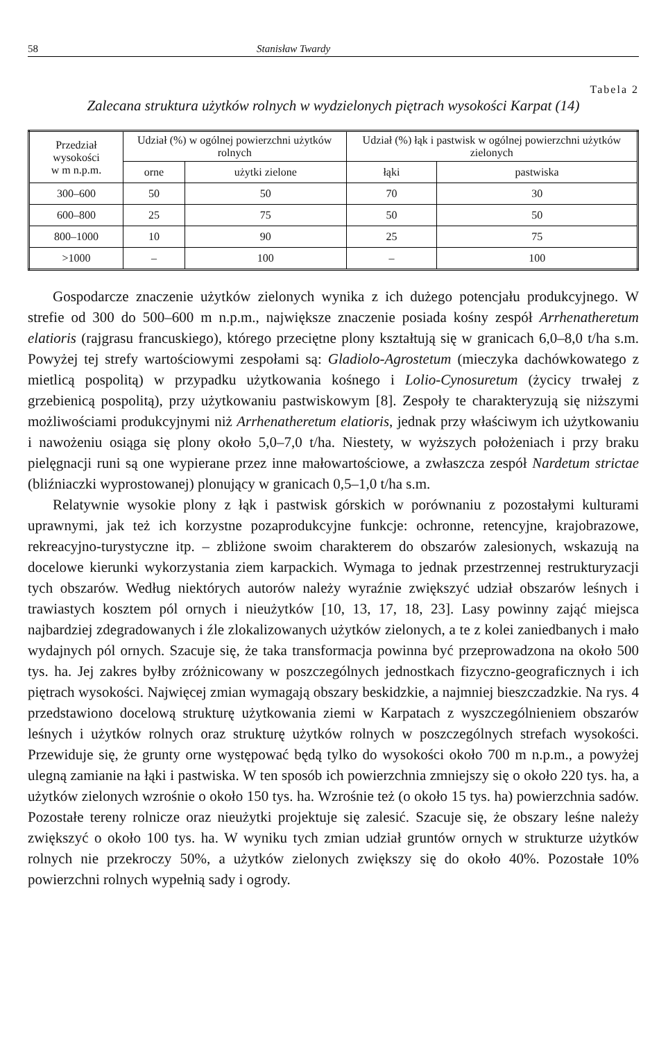58 Stanisław Twardy
Tabela 2
Zalecana struktura użytków rolnych w wydzielonych piętrach wysokości Karpat (14)
| Przedział wysokości w m n.p.m. | Udział (%) w ogólnej powierzchni użytków rolnych | | Udział (%) łąk i pastwisk w ogólnej powierzchni użytków zielonych | |
| --- | --- | --- | --- | --- |
| | orne | użytki zielone | łąki | pastwiska |
| 300–600 | 50 | 50 | 70 | 30 |
| 600–800 | 25 | 75 | 50 | 50 |
| 800–1000 | 10 | 90 | 25 | 75 |
| >1000 | – | 100 | – | 100 |
Gospodarcze znaczenie użytków zielonych wynika z ich dużego potencjału produkcyjnego. W strefie od 300 do 500–600 m n.p.m., największe znaczenie posiada kośny zespół Arrhenatheretum elatioris (rajgrasu francuskiego), którego przeciętne plony kształtują się w granicach 6,0–8,0 t/ha s.m. Powyżej tej strefy wartościowymi zespołami są: Gladiolo-Agrostetum (mieczyka dachówkowatego z mietlicą pospolitą) w przypadku użytkowania kośnego i Lolio-Cynosuretum (życicy trwałej z grzebienicą pospolitą), przy użytkowaniu pastwiskowym [8]. Zespoły te charakteryzują się niższymi możliwościami produkcyjnymi niż Arrhenatheretum elatioris, jednak przy właściwym ich użytkowaniu i nawożeniu osiąga się plony około 5,0–7,0 t/ha. Niestety, w wyższych położeniach i przy braku pielęgnacji runi są one wypierane przez inne małowartościowe, a zwłaszcza zespół Nardetum strictae (bliźniaczki wyprostowanej) plonujący w granicach 0,5–1,0 t/ha s.m.
Relatywnie wysokie plony z łąk i pastwisk górskich w porównaniu z pozostałymi kulturami uprawnymi, jak też ich korzystne pozaprodukcyjne funkcje: ochronne, retencyjne, krajobrazowe, rekreacyjno-turystyczne itp. – zbliżone swoim charakterem do obszarów zalesionych, wskazują na docelowe kierunki wykorzystania ziem karpackich. Wymaga to jednak przestrzennej restrukturyzacji tych obszarów. Według niektórych autorów należy wyraźnie zwiększyć udział obszarów leśnych i trawiastych kosztem pól ornych i nieużytków [10, 13, 17, 18, 23]. Lasy powinny zająć miejsca najbardziej zdegradowanych i źle zlokalizowanych użytków zielonych, a te z kolei zaniedbanych i mało wydajnych pól ornych. Szacuje się, że taka transformacja powinna być przeprowadzona na około 500 tys. ha. Jej zakres byłby zróżnicowany w poszczególnych jednostkach fizyczno-geograficznych i ich piętrach wysokości. Najwięcej zmian wymagają obszary beskidzkie, a najmniej bieszczadzkie. Na rys. 4 przedstawiono docelową strukturę użytkowania ziemi w Karpatach z wyszczególnieniem obszarów leśnych i użytków rolnych oraz strukturę użytków rolnych w poszczególnych strefach wysokości. Przewiduje się, że grunty orne występować będą tylko do wysokości około 700 m n.p.m., a powyżej ulegną zamianie na łąki i pastwiska. W ten sposób ich powierzchnia zmniejszy się o około 220 tys. ha, a użytków zielonych wzrośnie o około 150 tys. ha. Wzrośnie też (o około 15 tys. ha) powierzchnia sadów. Pozostałe tereny rolnicze oraz nieużytki projektuje się zalesić. Szacuje się, że obszary leśne należy zwiększyć o około 100 tys. ha. W wyniku tych zmian udział gruntów ornych w strukturze użytków rolnych nie przekroczy 50%, a użytków zielonych zwiększy się do około 40%. Pozostałe 10% powierzchni rolnych wypełnią sady i ogrody.